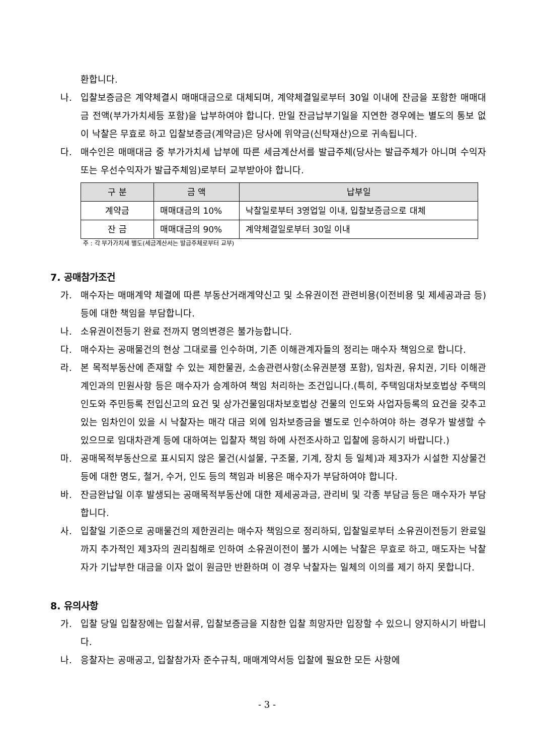환합니다.
나. 입찰보증금은 계약체결시 매매대금으로 대체되며, 계약체결일로부터 30일 이내에 잔금을 포함한 매매대금 전액(부가가치세등 포함)을 납부하여야 합니다. 만일 잔금납부기일을 지연한 경우에는 별도의 통보 없이 낙찰은 무효로 하고 입찰보증금(계약금)은 당사에 위약금(신탁재산)으로 귀속됩니다.
다. 매수인은 매매대금 중 부가가치세 납부에 따른 세금계산서를 발급주체(당사는 발급주체가 아니며 수익자 또는 우선수익자가 발급주체임)로부터 교부받아야 합니다.
| 구 분 | 금 액 | 납부일 |
| --- | --- | --- |
| 계약금 | 매매대금의 10% | 낙찰일로부터 3영업일 이내, 입찰보증금으로 대체 |
| 잔 금 | 매매대금의 90% | 계약체결일로부터 30일 이내 |
주 : 각 부가가치세 별도(세금계산서는 발급주체로부터 교부)
7. 공매참가조건
가. 매수자는 매매계약 체결에 따른 부동산거래계약신고 및 소유권이전 관련비용(이전비용 및 제세공과금 등) 등에 대한 책임을 부담합니다.
나. 소유권이전등기 완료 전까지 명의변경은 불가능합니다.
다. 매수자는 공매물건의 현상 그대로를 인수하며, 기존 이해관계자들의 정리는 매수자 책임으로 합니다.
라. 본 목적부동산에 존재할 수 있는 제한물권, 소송관련사항(소유권분쟁 포함), 임차권, 유치권, 기타 이해관계인과의 민원사항 등은 매수자가 승계하여 책임 처리하는 조건입니다.(특히, 주택임대차보호법상 주택의 인도와 주민등록 전입신고의 요건 및 상가건물임대차보호법상 건물의 인도와 사업자등록의 요건을 갖추고 있는 임차인이 있을 시 낙찰자는 매각 대금 외에 임차보증금을 별도로 인수하여야 하는 경우가 발생할 수 있으므로 임대차관계 등에 대하여는 입찰자 책임 하에 사전조사하고 입찰에 응하시기 바랍니다.)
마. 공매목적부동산으로 표시되지 않은 물건(시설물, 구조물, 기계, 장치 등 일체)과 제3자가 시설한 지상물건 등에 대한 명도, 철거, 수거, 인도 등의 책임과 비용은 매수자가 부담하여야 합니다.
바. 잔금완납일 이후 발생되는 공매목적부동산에 대한 제세공과금, 관리비 및 각종 부담금 등은 매수자가 부담합니다.
사. 입찰일 기준으로 공매물건의 제한권리는 매수자 책임으로 정리하되, 입찰일로부터 소유권이전등기 완료일까지 추가적인 제3자의 권리침해로 인하여 소유권이전이 불가 시에는 낙찰은 무효로 하고, 매도자는 낙찰자가 기납부한 대금을 이자 없이 원금만 반환하며 이 경우 낙찰자는 일체의 이의를 제기 하지 못합니다.
8. 유의사항
가. 입찰 당일 입찰장에는 입찰서류, 입찰보증금을 지참한 입찰 희망자만 입장할 수 있으니 양지하시기 바랍니다.
나. 응찰자는 공매공고, 입찰참가자 준수규칙, 매매계약서등 입찰에 필요한 모든 사항에
- 3 -